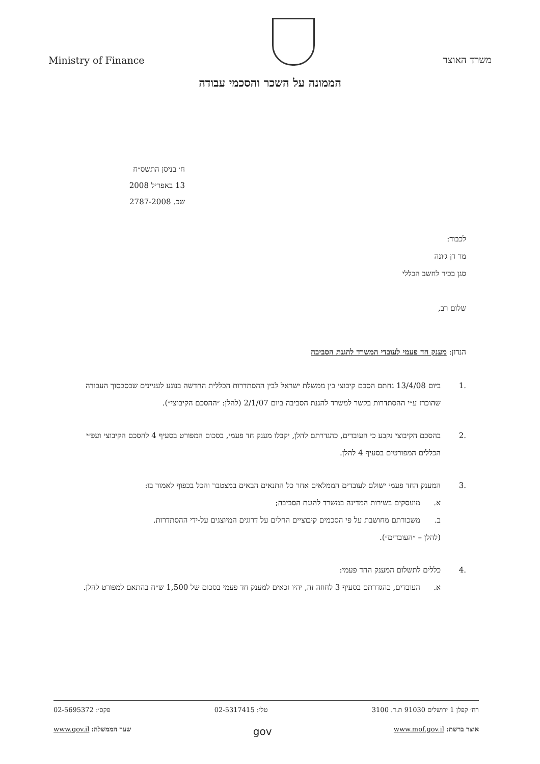Ministry of Finance
משרד האוצר
הממונה על השכר והסכמי עבודה
ח׳ בניסן התשס״ח
13 באפריל 2008
שכ. 2787-2008
לכבוד:
מר דן ג׳ונה
סגן בכיר לחשב הכללי
שלום רב,
הנדון: מענק חד פעמי לעובדי המשרד להגנת הסביבה
.1 ביום 13/4/08 נחתם הסכם קיבוצי בין ממשלת ישראל לבין ההסתדרות הכללית החדשה בנוגע לעניינים שבסכסוך העבודה שהוכרז ע״י ההסתדרות בקשר למשרד להגנת הסביבה ביום 2/1/07 (להלן: ״ההסכם הקיבוצי״).
.2 בהסכם הקיבוצי נקבע כי העובדים, כהגדרתם להלן, יקבלו מענק חד פעמי, בסכום המפורט בסעיף 4 להסכם הקיבוצי ועפ״י הכללים המפורטים בסעיף 4 להלן.
.3 המענק החד פעמי ישולם לעובדים הממלאים אחר כל התנאים הבאים במצטבר והכל בכפוף לאמור בו:
א. מועסקים בשירות המדינה במשרד להגנת הסביבה;
ב. משכורתם מחושבת על פי הסכמים קיבוציים החלים על דרוגים המיוצגים על-ידי ההסתדרות.
(להלן – ״העובדים״).
.4 כללים לתשלום המענק החד פעמי:
א. העובדים, כהגדרתם בסעיף 3 לחוזה זה, יהיו זכאים למענק חד פעמי בסכום של 1,500 ש״ח בהתאם למפורט להלן.
רח׳ קפלן 1 ירושלים 91030 ת.ד. 3100 טלי: 02-5317415 פקס׳: 02-5695372
אוצר ברשת: www.mof.gov.il gov שער הממשלה: www.gov.il